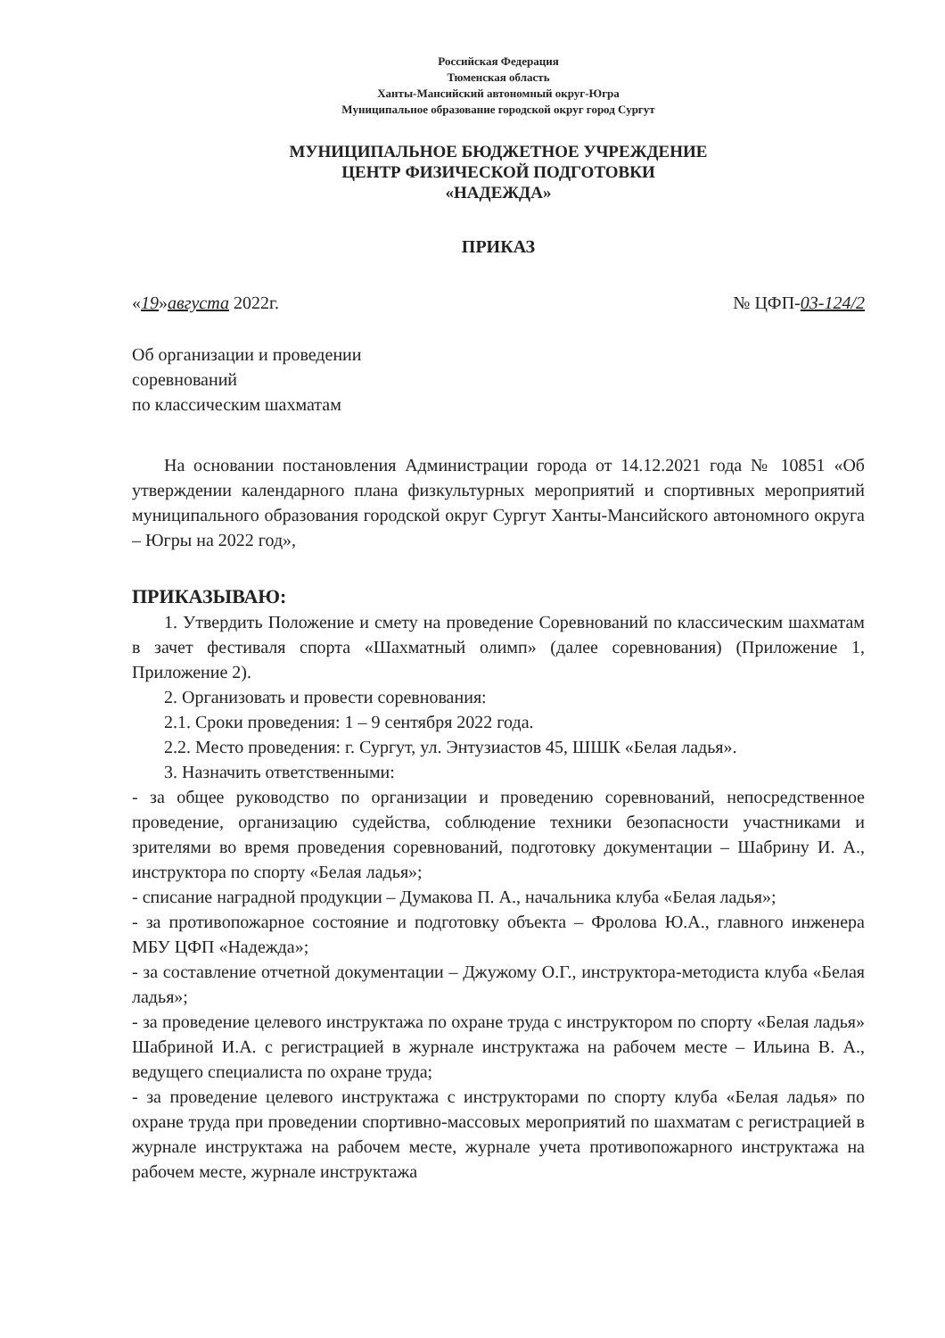Российская Федерация
Тюменская область
Ханты-Мансийский автономный округ-Югра
Муниципальное образование городской округ город Сургут
МУНИЦИПАЛЬНОЕ БЮДЖЕТНОЕ УЧРЕЖДЕНИЕ
ЦЕНТР ФИЗИЧЕСКОЙ ПОДГОТОВКИ
«НАДЕЖДА»
ПРИКАЗ
«19»августа 2022г. № ЦФП-03-124/2
Об организации и проведении
соревнований
по классическим шахматам
На основании постановления Администрации города от 14.12.2021 года № 10851 «Об утверждении календарного плана физкультурных мероприятий и спортивных мероприятий муниципального образования городской округ Сургут Ханты-Мансийского автономного округа – Югры на 2022 год»,
ПРИКАЗЫВАЮ:
1. Утвердить Положение и смету на проведение Соревнований по классическим шахматам в зачет фестиваля спорта «Шахматный олимп» (далее соревнования) (Приложение 1, Приложение 2).
2. Организовать и провести соревнования:
2.1. Сроки проведения: 1 – 9 сентября 2022 года.
2.2. Место проведения: г. Сургут, ул. Энтузиастов 45, ШШК «Белая ладья».
3. Назначить ответственными:
- за общее руководство по организации и проведению соревнований, непосредственное проведение, организацию судейства, соблюдение техники безопасности участниками и зрителями во время проведения соревнований, подготовку документации – Шабрину И. А., инструктора по спорту «Белая ладья»;
- списание наградной продукции – Думакова П. А., начальника клуба «Белая ладья»;
- за противопожарное состояние и подготовку объекта – Фролова Ю.А., главного инженера МБУ ЦФП «Надежда»;
- за составление отчетной документации – Джужому О.Г., инструктора-методиста клуба «Белая ладья»;
- за проведение целевого инструктажа по охране труда с инструктором по спорту «Белая ладья» Шабриной И.А. с регистрацией в журнале инструктажа на рабочем месте – Ильина В. А., ведущего специалиста по охране труда;
- за проведение целевого инструктажа с инструкторами по спорту клуба «Белая ладья» по охране труда при проведении спортивно-массовых мероприятий по шахматам с регистрацией в журнале инструктажа на рабочем месте, журнале учета противопожарного инструктажа на рабочем месте, журнале инструктажа